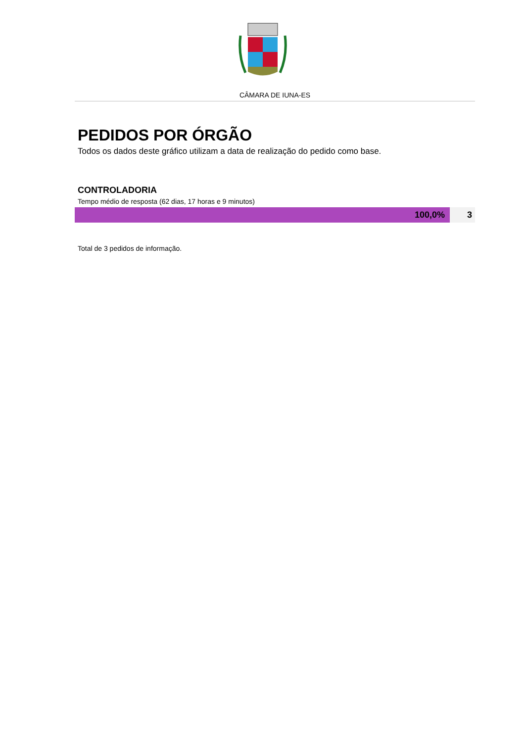CÂMARA DE IUNA-ES
PEDIDOS POR ÓRGÃO
Todos os dados deste gráfico utilizam a data de realização do pedido como base.
CONTROLADORIA
Tempo médio de resposta (62 dias, 17 horas e 9 minutos)
100,0% 3
Total de 3 pedidos de informação.